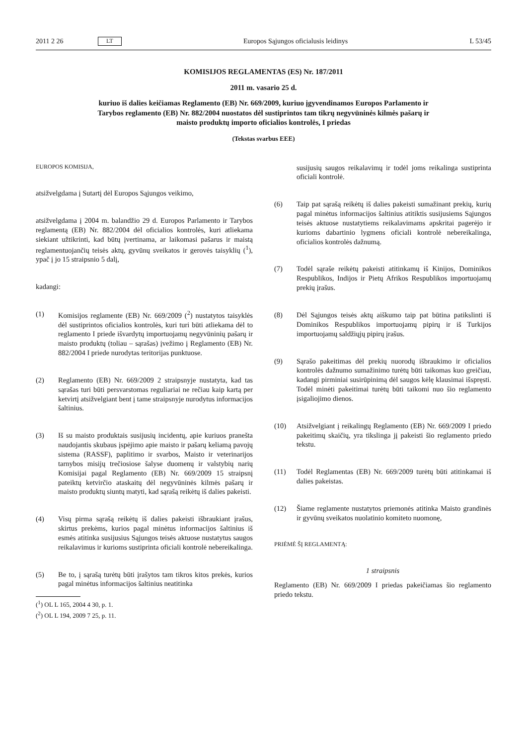2011 2 26 LT Europos Sąjungos oficialusis leidinys L 53/45
KOMISIJOS REGLAMENTAS (ES) Nr. 187/2011
2011 m. vasario 25 d.
kuriuo iš dalies keičiamas Reglamento (EB) Nr. 669/2009, kuriuo įgyvendinamos Europos Parlamento ir Tarybos reglamento (EB) Nr. 882/2004 nuostatos dėl sustiprintos tam tikrų negyvūninės kilmės pašarų ir maisto produktų importo oficialios kontrolės, I priedas
(Tekstas svarbus EEE)
EUROPOS KOMISIJA,
atsižvelgdama į Sutartį dėl Europos Sąjungos veikimo,
atsižvelgdama į 2004 m. balandžio 29 d. Europos Parlamento ir Tarybos reglamentą (EB) Nr. 882/2004 dėl oficialios kontrolės, kuri atliekama siekiant užtikrinti, kad būtų įvertinama, ar laikomasi pašarus ir maistą reglamentuojančių teisės aktų, gyvūnų sveikatos ir gerovės taisyklių (<sup>1</sup>), ypač į jo 15 straipsnio 5 dalį,
kadangi:
(1) Komisijos reglamente (EB) Nr. 669/2009 (<sup>2</sup>) nustatytos taisyklės dėl sustiprintos oficialios kontrolės, kuri turi būti atliekama dėl to reglamento I priede išvardytų importuojamų negyvūninių pašarų ir maisto produktų (toliau – sąrašas) įvežimo į Reglamento (EB) Nr. 882/2004 I priede nurodytas teritorijas punktuose.
(2) Reglamento (EB) Nr. 669/2009 2 straipsnyje nustatyta, kad tas sąrašas turi būti persvarstomas reguliariai ne rečiau kaip kartą per ketvirtį atsižvelgiant bent į tame straipsnyje nurodytus informacijos šaltinius.
(3) Iš su maisto produktais susijusių incidentų, apie kuriuos pranešta naudojantis skubaus įspėjimo apie maisto ir pašarų keliamą pavojų sistema (RASSF), paplitimo ir svarbos, Maisto ir veterinarijos tarnybos misijų trečiosiose šalyse duomenų ir valstybių narių Komisijai pagal Reglamento (EB) Nr. 669/2009 15 straipsnį pateiktų ketvirčio ataskaitų dėl negyvūninės kilmės pašarų ir maisto produktų siuntų matyti, kad sąrašą reikėtų iš dalies pakeisti.
(4) Visų pirma sąrašą reikėtų iš dalies pakeisti išbraukiant įrašus, skirtus prekėms, kurios pagal minėtus informacijos šaltinius iš esmės atitinka susijusius Sąjungos teisės aktuose nustatytus saugos reikalavimus ir kurioms sustiprinta oficiali kontrolė nebereikalinga.
(5) Be to, į sąrašą turėtų būti įrašytos tam tikros kitos prekės, kurios pagal minėtus informacijos šaltinius neatitinka
(<sup>1</sup>) OL L 165, 2004 4 30, p. 1.
(<sup>2</sup>) OL L 194, 2009 7 25, p. 11.
susijusių saugos reikalavimų ir todėl joms reikalinga sustiprinta oficiali kontrolė.
(6) Taip pat sąrašą reikėtų iš dalies pakeisti sumažinant prekių, kurių pagal minėtus informacijos šaltinius atitiktis susijusiems Sąjungos teisės aktuose nustatytiems reikalavimams apskritai pagerėjo ir kurioms dabartinio lygmens oficiali kontrolė nebereikalinga, oficialios kontrolės dažnumą.
(7) Todėl sąraše reikėtų pakeisti atitinkamų iš Kinijos, Dominikos Respublikos, Indijos ir Pietų Afrikos Respublikos importuojamų prekių įrašus.
(8) Dėl Sąjungos teisės aktų aiškumo taip pat būtina patikslinti iš Dominikos Respublikos importuojamų pipirų ir iš Turkijos importuojamų saldžiųjų pipirų įrašus.
(9) Sąrašo pakeitimas dėl prekių nuorodų išbraukimo ir oficialios kontrolės dažnumo sumažinimo turėtų būti taikomas kuo greičiau, kadangi pirminiai susirūpinimą dėl saugos kėlę klausimai išspręsti. Todėl minėti pakeitimai turėtų būti taikomi nuo šio reglamento įsigaliojimo dienos.
(10) Atsižvelgiant į reikalingų Reglamento (EB) Nr. 669/2009 I priedo pakeitimų skaičių, yra tikslinga jį pakeisti šio reglamento priedo tekstu.
(11) Todėl Reglamentas (EB) Nr. 669/2009 turėtų būti atitinkamai iš dalies pakeistas.
(12) Šiame reglamente nustatytos priemonės atitinka Maisto grandinės ir gyvūnų sveikatos nuolatinio komiteto nuomonę,
PRIĖMĖ ŠĮ REGLAMENTĄ:
1 straipsnis
Reglamento (EB) Nr. 669/2009 I priedas pakeičiamas šio reglamento priedo tekstu.